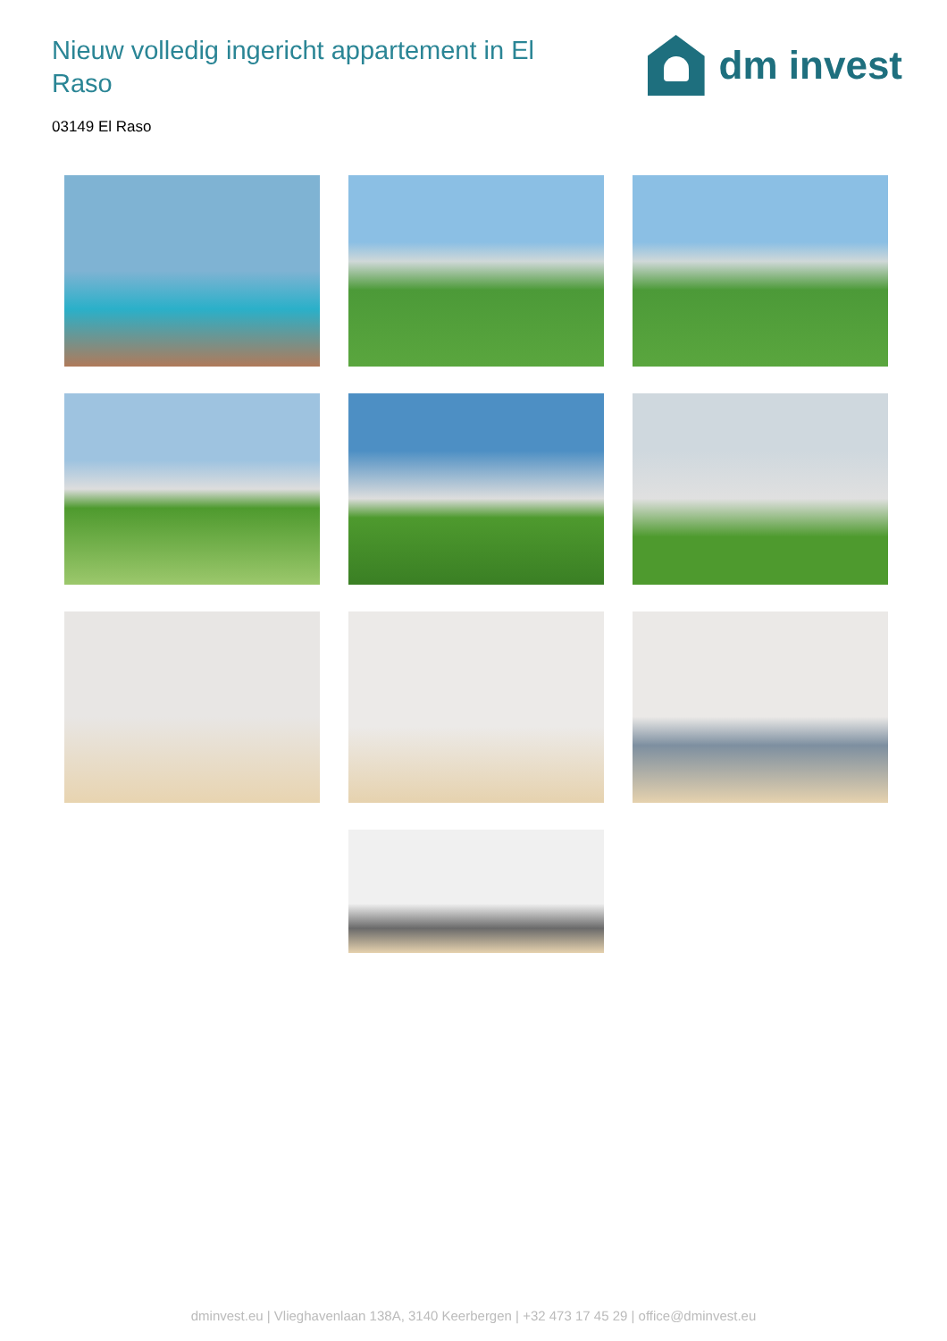Nieuw volledig ingericht appartement in El Raso
dm invest
03149 El Raso
dminvest.eu | Vlieghavenlaan 138A, 3140 Keerbergen | +32 473 17 45 29 | office@dminvest.eu